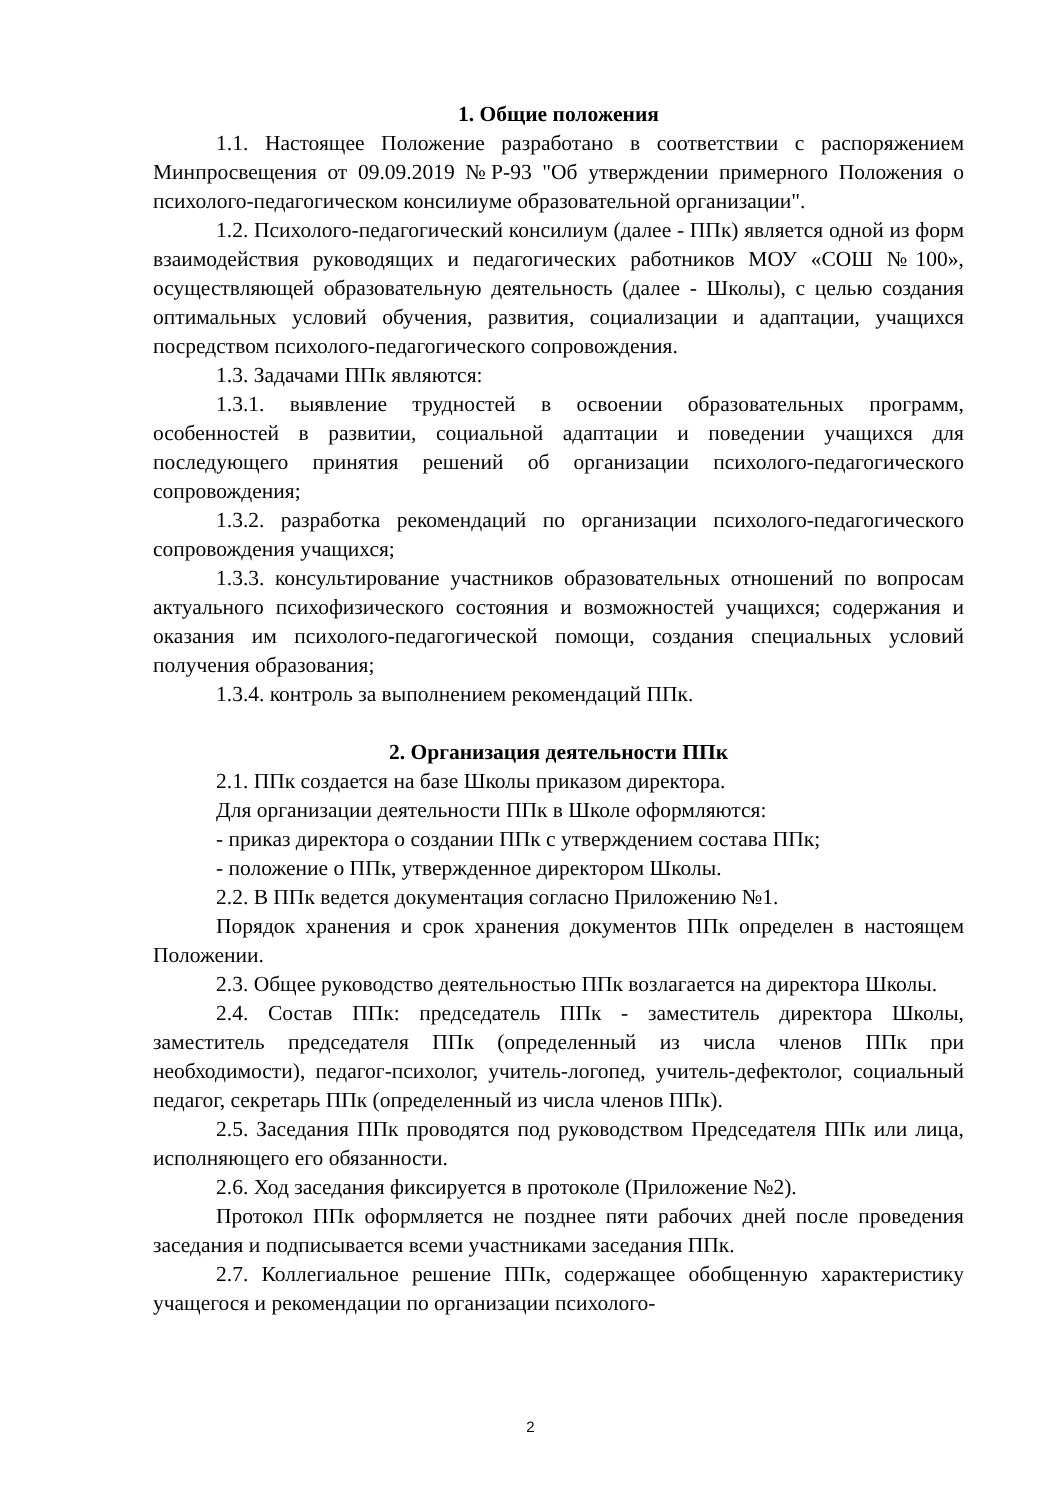1. Общие положения
1.1. Настоящее Положение разработано в соответствии с распоряжением Минпросвещения от 09.09.2019 №Р-93 "Об утверждении примерного Положения о психолого-педагогическом консилиуме образовательной организации".
1.2. Психолого-педагогический консилиум (далее - ППк) является одной из форм взаимодействия руководящих и педагогических работников МОУ «СОШ №100», осуществляющей образовательную деятельность (далее - Школы), с целью создания оптимальных условий обучения, развития, социализации и адаптации, учащихся посредством психолого-педагогического сопровождения.
1.3. Задачами ППк являются:
1.3.1. выявление трудностей в освоении образовательных программ, особенностей в развитии, социальной адаптации и поведении учащихся для последующего принятия решений об организации психолого-педагогического сопровождения;
1.3.2. разработка рекомендаций по организации психолого-педагогического сопровождения учащихся;
1.3.3. консультирование участников образовательных отношений по вопросам актуального психофизического состояния и возможностей учащихся; содержания и оказания им психолого-педагогической помощи, создания специальных условий получения образования;
1.3.4. контроль за выполнением рекомендаций ППк.
2. Организация деятельности ППк
2.1. ППк создается на базе Школы приказом директора.
Для организации деятельности ППк в Школе оформляются:
- приказ директора о создании ППк с утверждением состава ППк;
- положение о ППк, утвержденное директором Школы.
2.2. В ППк ведется документация согласно Приложению №1.
Порядок хранения и срок хранения документов ППк определен в настоящем Положении.
2.3. Общее руководство деятельностью ППк возлагается на директора Школы.
2.4. Состав ППк: председатель ППк - заместитель директора Школы, заместитель председателя ППк (определенный из числа членов ППк при необходимости), педагог-психолог, учитель-логопед, учитель-дефектолог, социальный педагог, секретарь ППк (определенный из числа членов ППк).
2.5. Заседания ППк проводятся под руководством Председателя ППк или лица, исполняющего его обязанности.
2.6. Ход заседания фиксируется в протоколе (Приложение №2).
Протокол ППк оформляется не позднее пяти рабочих дней после проведения заседания и подписывается всеми участниками заседания ППк.
2.7. Коллегиальное решение ППк, содержащее обобщенную характеристику учащегося и рекомендации по организации психолого-
2